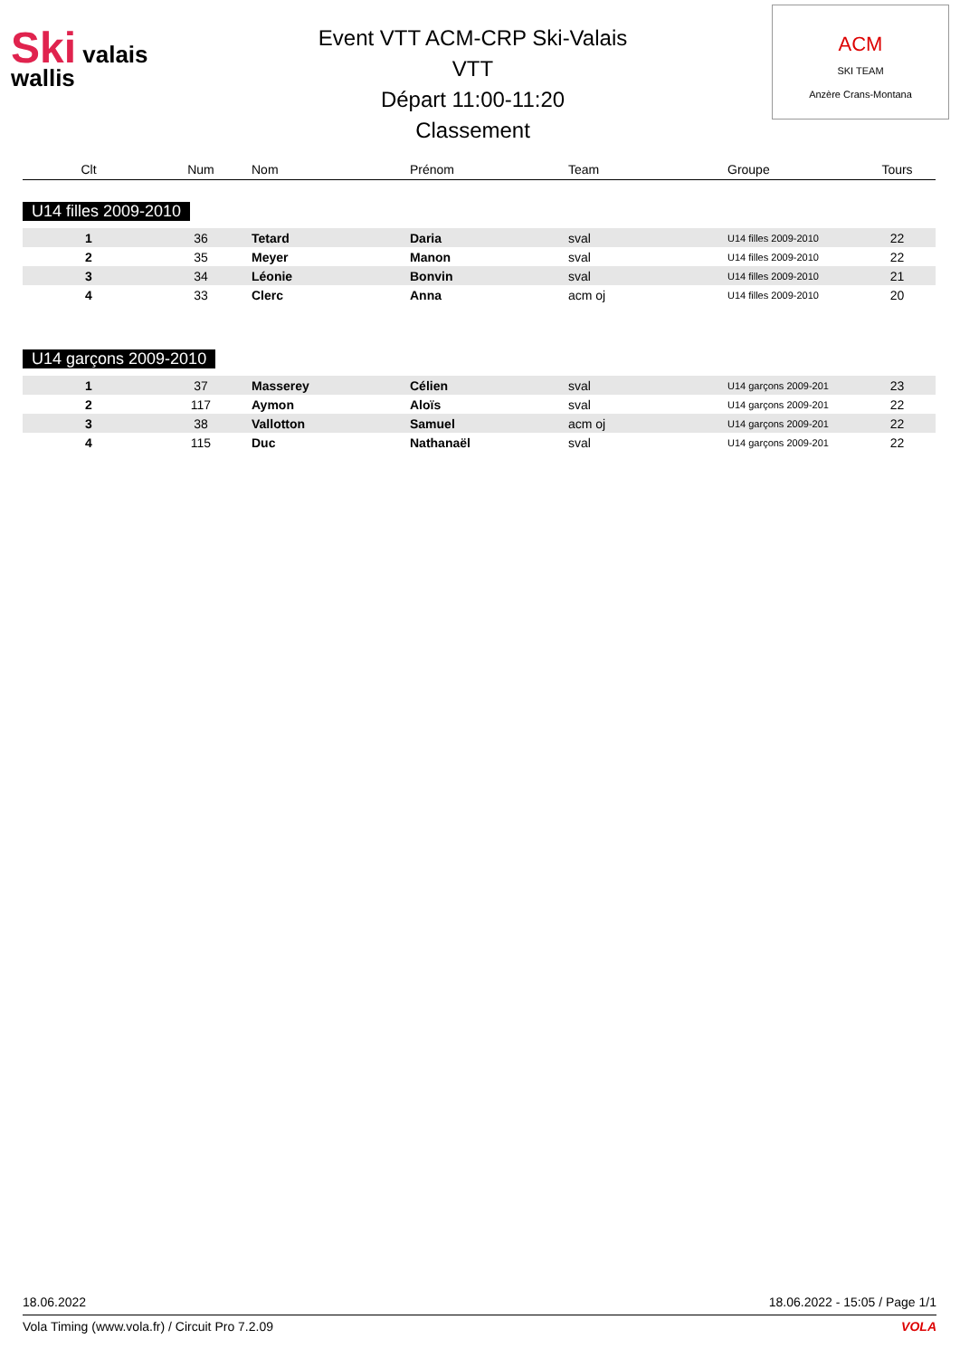Ski valais
wallis
Event VTT ACM-CRP Ski-Valais
VTT
Départ 11:00-11:20
Classement
ACM
SKI TEAM
Anzère Crans-Montana
| Clt | Num | Nom | Prénom | Team | Groupe | Tours |
| --- | --- | --- | --- | --- | --- | --- |
| U14 filles 2009-2010 | | | | | | |
| 1 | 36 | Tetard | Daria | sval | U14 filles 2009-2010 | 22 |
| 2 | 35 | Meyer | Manon | sval | U14 filles 2009-2010 | 22 |
| 3 | 34 | Léonie | Bonvin | sval | U14 filles 2009-2010 | 21 |
| 4 | 33 | Clerc | Anna | acm oj | U14 filles 2009-2010 | 20 |
| U14 garçons 2009-2010 | | | | | | |
| 1 | 37 | Masserey | Célien | sval | U14 garçons 2009-201 | 23 |
| 2 | 117 | Aymon | Aloïs | sval | U14 garçons 2009-201 | 22 |
| 3 | 38 | Vallotton | Samuel | acm oj | U14 garçons 2009-201 | 22 |
| 4 | 115 | Duc | Nathanaël | sval | U14 garçons 2009-201 | 22 |
18.06.2022 18.06.2022 - 15:05 / Page 1/1
Vola Timing (www.vola.fr) / Circuit Pro 7.2.09 VOLA